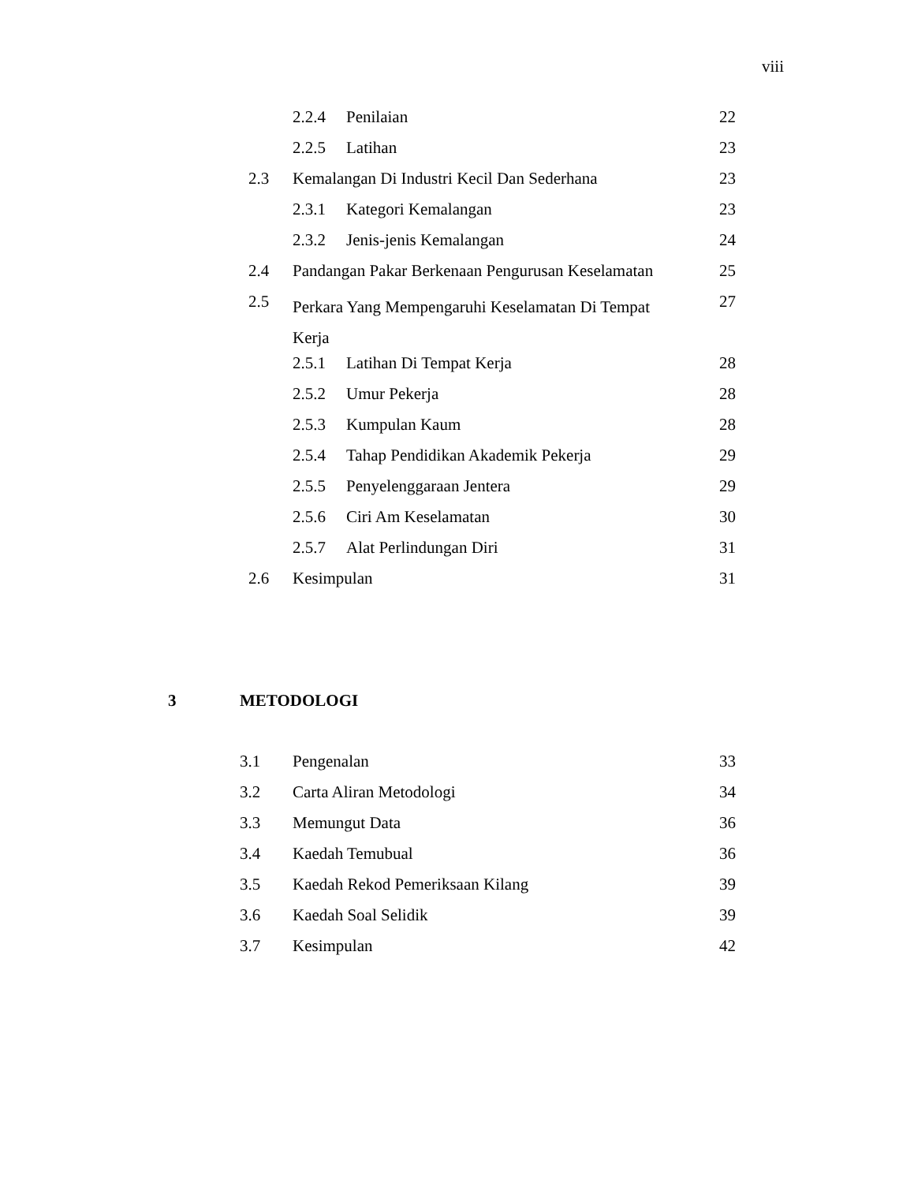viii
2.2.4 Penilaian 22
2.2.5 Latihan 23
2.3
Kemalangan Di Industri Kecil Dan Sederhana
23
2.3.1 Kategori Kemalangan 23
2.3.2 Jenis-jenis Kemalangan 24
2.4
Pandangan Pakar Berkenaan Pengurusan Keselamatan
25
2.5
Perkara Yang Mempengaruhi Keselamatan Di Tempat Kerja
27
2.5.1 Latihan Di Tempat Kerja 28
2.5.2 Umur Pekerja 28
2.5.3 Kumpulan Kaum 28
2.5.4
Tahap Pendidikan Akademik Pekerja
29
2.5.5 Penyelenggaraan Jentera 29
2.5.6 Ciri Am Keselamatan 30
2.5.7 Alat Perlindungan Diri 31
2.6 Kesimpulan 31
3 METODOLOGI
3.1 Pengenalan 33
3.2 Carta Aliran Metodologi 34
3.3 Memungut Data 36
3.4 Kaedah Temubual 36
3.5
Kaedah Rekod Pemeriksaan Kilang
39
3.6 Kaedah Soal Selidik 39
3.7 Kesimpulan 42